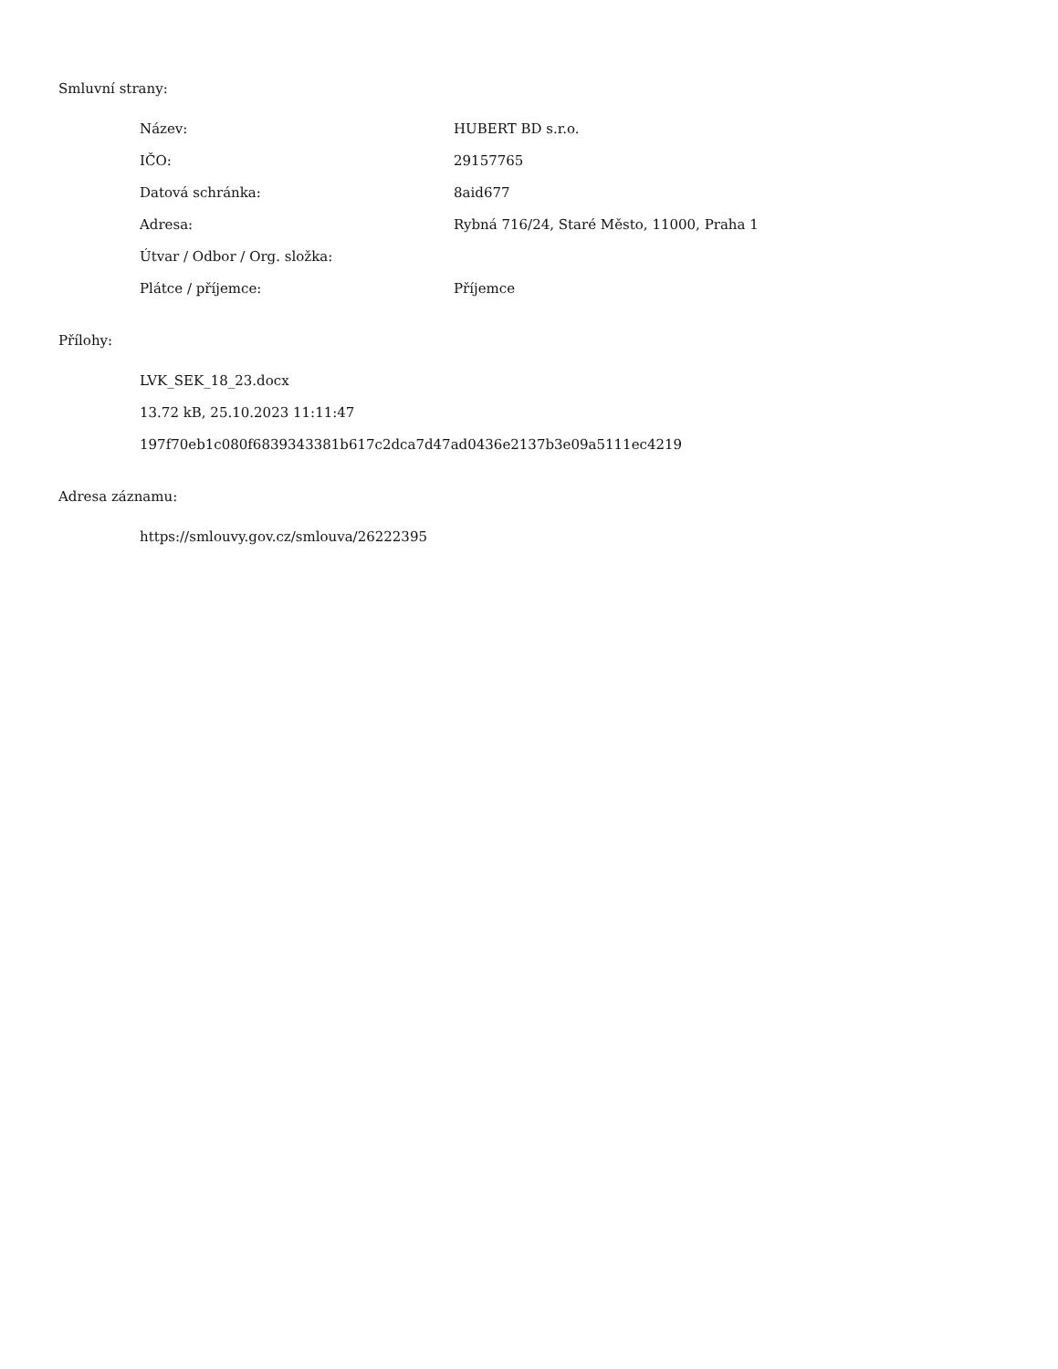Smluvní strany:
| Název: | HUBERT BD s.r.o. |
| IČO: | 29157765 |
| Datová schránka: | 8aid677 |
| Adresa: | Rybná 716/24, Staré Město, 11000, Praha 1 |
| Útvar / Odbor / Org. složka: | |
| Plátce / příjemce: | Příjemce |
Přílohy:
LVK_SEK_18_23.docx
13.72 kB, 25.10.2023 11:11:47
197f70eb1c080f6839343381b617c2dca7d47ad0436e2137b3e09a5111ec4219
Adresa záznamu:
https://smlouvy.gov.cz/smlouva/26222395